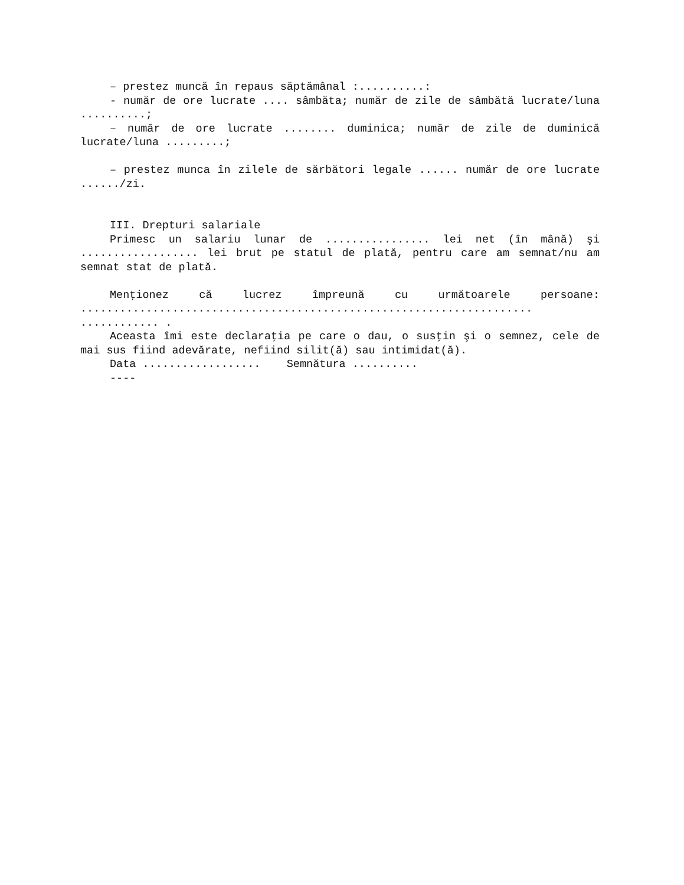– prestez muncă în repaus săptămânal :..........:
- număr de ore lucrate .... sâmbăta; număr de zile de sâmbătă lucrate/luna ..........;
– număr de ore lucrate ........ duminica; număr de zile de duminică lucrate/luna .........;
– prestez munca în zilele de sărbători legale ...... număr de ore lucrate ....../zi.
III. Drepturi salariale
Primesc un salariu lunar de ................ lei net (în mână) şi .................. lei brut pe statul de plată, pentru care am semnat/nu am semnat stat de plată.
Menţionez că lucrez împreună cu următoarele persoane: ..................................................................... ............ .
Aceasta îmi este declaraţia pe care o dau, o susţin şi o semnez, cele de mai sus fiind adevărate, nefiind silit(ă) sau intimidat(ă).
Data .................. Semnătura ..........
----